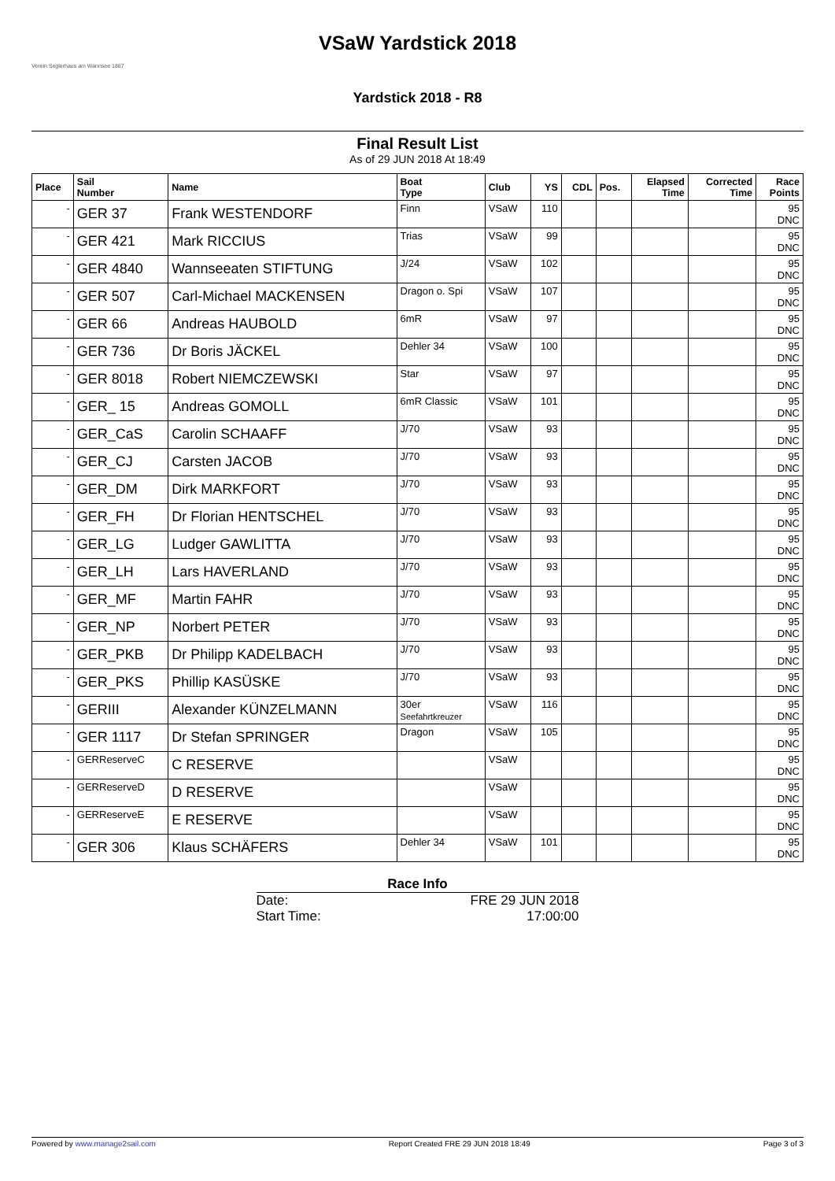Verein Seglerhaus am Wannsee 1867
VSaW Yardstick 2018
Yardstick 2018 - R8
Final Result List
As of 29 JUN 2018 At 18:49
| Place | Sail Number | Name | Boat Type | Club | YS | CDL | Pos. | Elapsed Time | Corrected Time | Race Points |
| --- | --- | --- | --- | --- | --- | --- | --- | --- | --- | --- |
| - | GER 37 | Frank WESTENDORF | Finn | VSaW | 110 | | | | | 95 DNC |
| - | GER 421 | Mark RICCIUS | Trias | VSaW | 99 | | | | | 95 DNC |
| - | GER 4840 | Wannseeaten STIFTUNG | J/24 | VSaW | 102 | | | | | 95 DNC |
| - | GER 507 | Carl-Michael MACKENSEN | Dragon o. Spi | VSaW | 107 | | | | | 95 DNC |
| - | GER 66 | Andreas HAUBOLD | 6mR | VSaW | 97 | | | | | 95 DNC |
| - | GER 736 | Dr Boris JÄCKEL | Dehler 34 | VSaW | 100 | | | | | 95 DNC |
| - | GER 8018 | Robert NIEMCZEWSKI | Star | VSaW | 97 | | | | | 95 DNC |
| - | GER_ 15 | Andreas GOMOLL | 6mR Classic | VSaW | 101 | | | | | 95 DNC |
| - | GER_CaS | Carolin SCHAAFF | J/70 | VSaW | 93 | | | | | 95 DNC |
| - | GER_CJ | Carsten JACOB | J/70 | VSaW | 93 | | | | | 95 DNC |
| - | GER_DM | Dirk MARKFORT | J/70 | VSaW | 93 | | | | | 95 DNC |
| - | GER_FH | Dr Florian HENTSCHEL | J/70 | VSaW | 93 | | | | | 95 DNC |
| - | GER_LG | Ludger GAWLITTA | J/70 | VSaW | 93 | | | | | 95 DNC |
| - | GER_LH | Lars HAVERLAND | J/70 | VSaW | 93 | | | | | 95 DNC |
| - | GER_MF | Martin FAHR | J/70 | VSaW | 93 | | | | | 95 DNC |
| - | GER_NP | Norbert PETER | J/70 | VSaW | 93 | | | | | 95 DNC |
| - | GER_PKB | Dr Philipp KADELBACH | J/70 | VSaW | 93 | | | | | 95 DNC |
| - | GER_PKS | Phillip KASÜSKE | J/70 | VSaW | 93 | | | | | 95 DNC |
| - | GERIII | Alexander KÜNZELMANN | 30er Seefahrtkreuzer | VSaW | 116 | | | | | 95 DNC |
| - | GER 1117 | Dr Stefan SPRINGER | Dragon | VSaW | 105 | | | | | 95 DNC |
| - | GERReserveC | C RESERVE | | VSaW | | | | | | 95 DNC |
| - | GERReserveD | D RESERVE | | VSaW | | | | | | 95 DNC |
| - | GERReserveE | E RESERVE | | VSaW | | | | | | 95 DNC |
| - | GER 306 | Klaus SCHÄFERS | Dehler 34 | VSaW | 101 | | | | | 95 DNC |
Race Info
Date: FRE 29 JUN 2018
Start Time: 17:00:00
Powered by www.manage2sail.com Report Created FRE 29 JUN 2018 18:49 Page 3 of 3